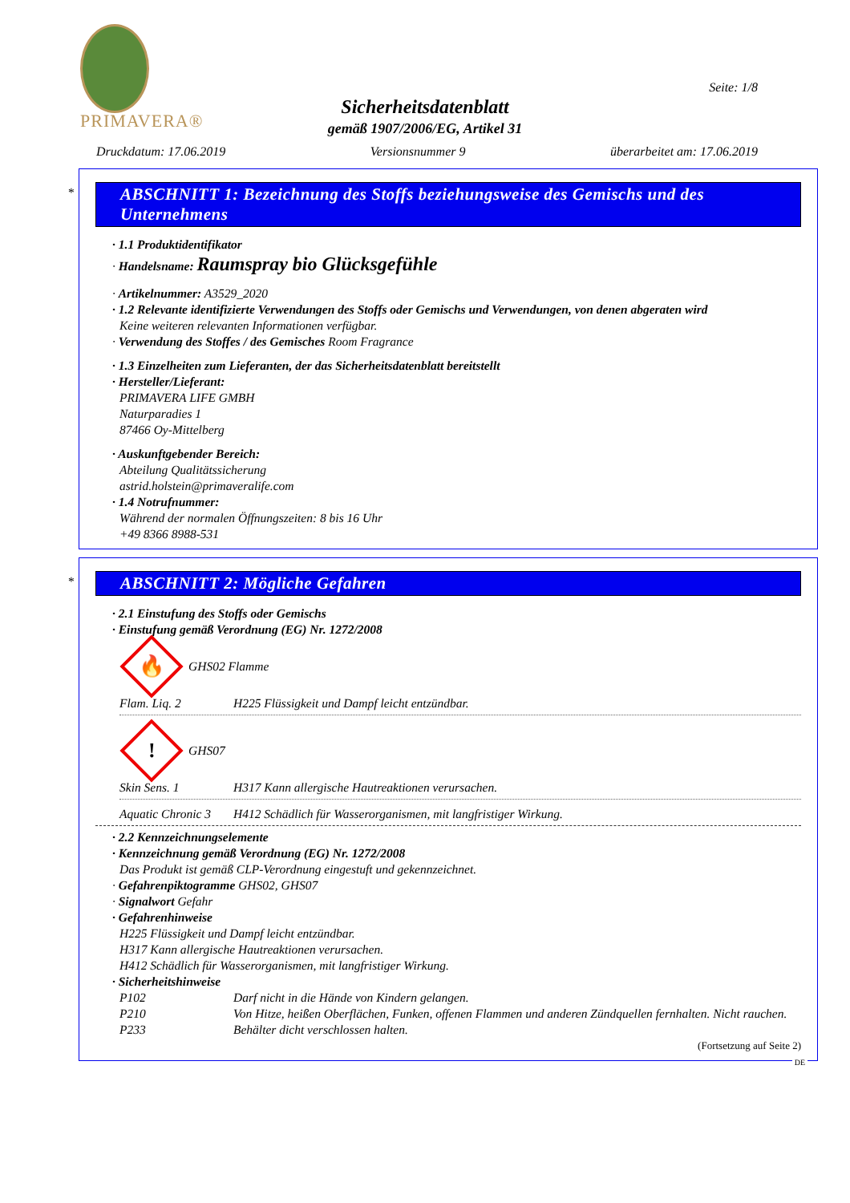PRIMAVERA®
Seite: 1/8
Sicherheitsdatenblatt
gemäß 1907/2006/EG, Artikel 31
Druckdatum: 17.06.2019 Versionsnummer 9 überarbeitet am: 17.06.2019
*
ABSCHNITT 1: Bezeichnung des Stoffs beziehungsweise des Gemischs und des Unternehmens
· 1.1 Produktidentifikator
· Handelsname: Raumspray bio Glücksgefühle
· Artikelnummer: A3529_2020
· 1.2 Relevante identifizierte Verwendungen des Stoffs oder Gemischs und Verwendungen, von denen abgeraten wird
Keine weiteren relevanten Informationen verfügbar.
· Verwendung des Stoffes / des Gemisches Room Fragrance
· 1.3 Einzelheiten zum Lieferanten, der das Sicherheitsdatenblatt bereitstellt
· Hersteller/Lieferant:
PRIMAVERA LIFE GMBH
Naturparadies 1
87466 Oy-Mittelberg
· Auskunftgebender Bereich:
Abteilung Qualitätssicherung
astrid.holstein@primaveralife.com
· 1.4 Notrufnummer:
Während der normalen Öffnungszeiten: 8 bis 16 Uhr
+49 8366 8988-531
*
ABSCHNITT 2: Mögliche Gefahren
· 2.1 Einstufung des Stoffs oder Gemischs
· Einstufung gemäß Verordnung (EG) Nr. 1272/2008
🔥
GHS02 Flamme
Flam. Liq. 2 H225 Flüssigkeit und Dampf leicht entzündbar.
!
GHS07
Skin Sens. 1 H317 Kann allergische Hautreaktionen verursachen.
Aquatic Chronic 3 H412 Schädlich für Wasserorganismen, mit langfristiger Wirkung.
· 2.2 Kennzeichnungselemente
· Kennzeichnung gemäß Verordnung (EG) Nr. 1272/2008
Das Produkt ist gemäß CLP-Verordnung eingestuft und gekennzeichnet.
· Gefahrenpiktogramme GHS02, GHS07
· Signalwort Gefahr
· Gefahrenhinweise
H225 Flüssigkeit und Dampf leicht entzündbar.
H317 Kann allergische Hautreaktionen verursachen.
H412 Schädlich für Wasserorganismen, mit langfristiger Wirkung.
· Sicherheitshinweise
P102 Darf nicht in die Hände von Kindern gelangen.
P210 Von Hitze, heißen Oberflächen, Funken, offenen Flammen und anderen Zündquellen fernhalten. Nicht rauchen.
P233 Behälter dicht verschlossen halten.
(Fortsetzung auf Seite 2)
DE